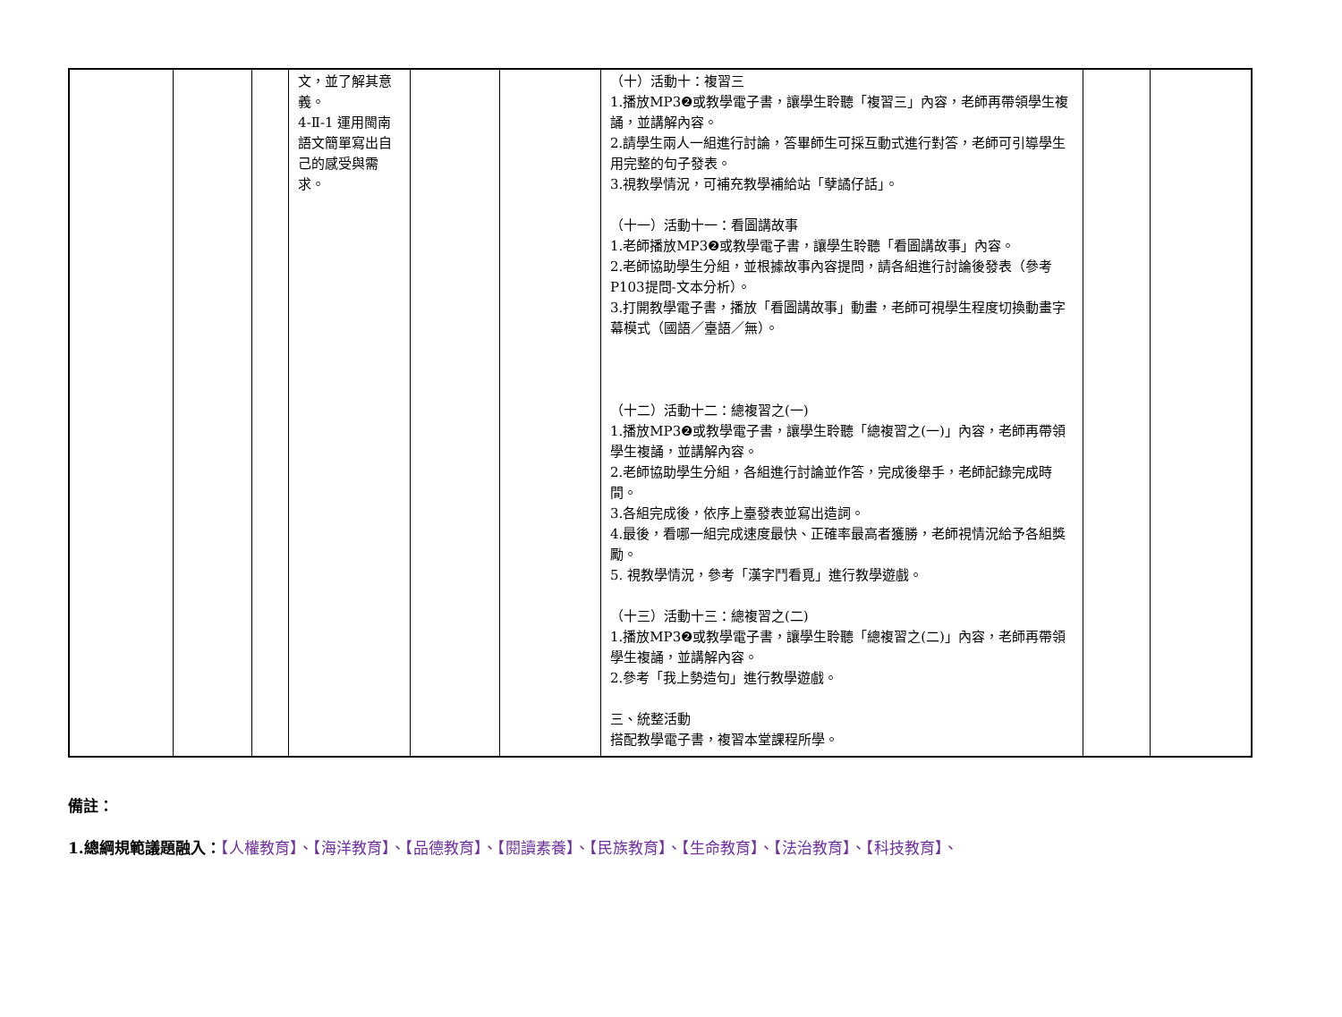| | | | 文，並了解其意義。 4-Ⅱ-1 運用閩南語文簡單寫出自己的感受與需求。 | | | （十）活動十：複習三 1.播放MP3❷或教學電子書，讓學生聆聽「複習三」內容，老師再帶領學生複誦，並講解內容。 2.請學生兩人一組進行討論，答畢師生可採互動式進行對答，老師可引導學生用完整的句子發表。 3.視教學情況，可補充教學補給站「孽譎仔話」。 （十一）活動十一：看圖講故事 1.老師播放MP3❷或教學電子書，讓學生聆聽「看圖講故事」內容。 2.老師協助學生分組，並根據故事內容提問，請各組進行討論後發表（參考P103提問-文本分析）。 3.打開教學電子書，播放「看圖講故事」動畫，老師可視學生程度切換動畫字幕模式（國語／臺語／無）。 （十二）活動十二：總複習之(一) 1.播放MP3❷或教學電子書，讓學生聆聽「總複習之(一)」內容，老師再帶領學生複誦，並講解內容。 2.老師協助學生分組，各組進行討論並作答，完成後舉手，老師記錄完成時間。 3.各組完成後，依序上臺發表並寫出造詞。 4.最後，看哪一組完成速度最快、正確率最高者獲勝，老師視情況給予各組獎勵。 5. 視教學情況，參考「漢字鬥看覓」進行教學遊戲。 （十三）活動十三：總複習之(二) 1.播放MP3❷或教學電子書，讓學生聆聽「總複習之(二)」內容，老師再帶領學生複誦，並講解內容。 2.參考「我上勢造句」進行教學遊戲。 三、統整活動 搭配教學電子書，複習本堂課程所學。 | | |
備註：
1.總綱規範議題融入：【人權教育】、【海洋教育】、【品德教育】、【閱讀素養】、【民族教育】、【生命教育】、【法治教育】、【科技教育】、